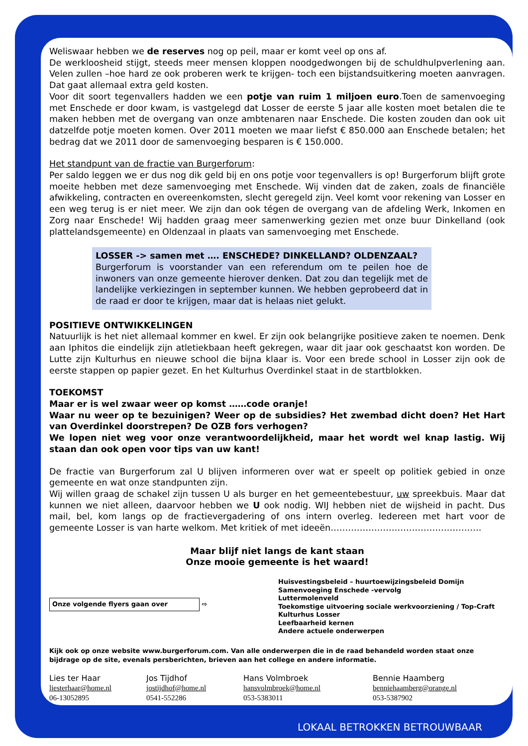Weliswaar hebben we de reserves nog op peil, maar er komt veel op ons af.
De werkloosheid stijgt, steeds meer mensen kloppen noodgedwongen bij de schuldhulpverlening aan. Velen zullen –hoe hard ze ook proberen werk te krijgen- toch een bijstandsuitkering moeten aanvragen. Dat gaat allemaal extra geld kosten.
Voor dit soort tegenvallers hadden we een potje van ruim 1 miljoen euro.Toen de samenvoeging met Enschede er door kwam, is vastgelegd dat Losser de eerste 5 jaar alle kosten moet betalen die te maken hebben met de overgang van onze ambtenaren naar Enschede. Die kosten zouden dan ook uit datzelfde potje moeten komen. Over 2011 moeten we maar liefst € 850.000 aan Enschede betalen; het bedrag dat we 2011 door de samenvoeging besparen is € 150.000.
Het standpunt van de fractie van Burgerforum:
Per saldo leggen we er dus nog dik geld bij en ons potje voor tegenvallers is op! Burgerforum blijft grote moeite hebben met deze samenvoeging met Enschede. Wij vinden dat de zaken, zoals de financiële afwikkeling, contracten en overeenkomsten, slecht geregeld zijn. Veel komt voor rekening van Losser en een weg terug is er niet meer. We zijn dan ook tégen de overgang van de afdeling Werk, Inkomen en Zorg naar Enschede! Wij hadden graag meer samenwerking gezien met onze buur Dinkelland (ook plattelandsgemeente) en Oldenzaal in plaats van samenvoeging met Enschede.
LOSSER -> samen met …. ENSCHEDE? DINKELLAND? OLDENZAAL?
Burgerforum is voorstander van een referendum om te peilen hoe de inwoners van onze gemeente hierover denken. Dat zou dan tegelijk met de landelijke verkiezingen in september kunnen. We hebben geprobeerd dat in de raad er door te krijgen, maar dat is helaas niet gelukt.
POSITIEVE ONTWIKKELINGEN
Natuurlijk is het niet allemaal kommer en kwel. Er zijn ook belangrijke positieve zaken te noemen. Denk aan Iphitos die eindelijk zijn atletiekbaan heeft gekregen, waar dit jaar ook geschaatst kon worden. De Lutte zijn Kulturhus en nieuwe school die bijna klaar is. Voor een brede school in Losser zijn ook de eerste stappen op papier gezet. En het Kulturhus Overdinkel staat in de startblokken.
TOEKOMST
Maar er is wel zwaar weer op komst ……code oranje!
Waar nu weer op te bezuinigen? Weer op de subsidies? Het zwembad dicht doen? Het Hart van Overdinkel doorstrepen? De OZB fors verhogen?
We lopen niet weg voor onze verantwoordelijkheid, maar het wordt wel knap lastig. Wij staan dan ook open voor tips van uw kant!
De fractie van Burgerforum zal U blijven informeren over wat er speelt op politiek gebied in onze gemeente en wat onze standpunten zijn.
Wij willen graag de schakel zijn tussen U als burger en het gemeentebestuur, uw spreekbuis. Maar dat kunnen we niet alleen, daarvoor hebben we U ook nodig. WIJ hebben niet de wijsheid in pacht. Dus mail, bel, kom langs op de fractievergadering of ons intern overleg. Iedereen met hart voor de gemeente Losser is van harte welkom. Met kritiek of met ideeën…………………………………………….
Maar blijf niet langs de kant staan
Onze mooie gemeente is het waard!
Onze volgende flyers gaan over ⇨
Huisvestingsbeleid – huurtoewijzingsbeleid Domijn
Samenvoeging Enschede -vervolg
Luttermolenveld
Toekomstige uitvoering sociale werkvoorziening / Top-Craft
Kulturhus Losser
Leefbaarheid kernen
Andere actuele onderwerpen
Kijk ook op onze website www.burgerforum.com. Van alle onderwerpen die in de raad behandeld worden staat onze bijdrage op de site, evenals persberichten, brieven aan het college en andere informatie.
Lies ter Haar
liesterhaar@home.nl
06-13052895
Jos Tijdhof
jostijdhof@home.nl
0541-552286
Hans Volmbroek
hansvolmbroek@home.nl
053-5383011
Bennie Haamberg
benniehaamberg@orange.nl
053-5387902
LOKAAL BETROKKEN BETROUWBAAR